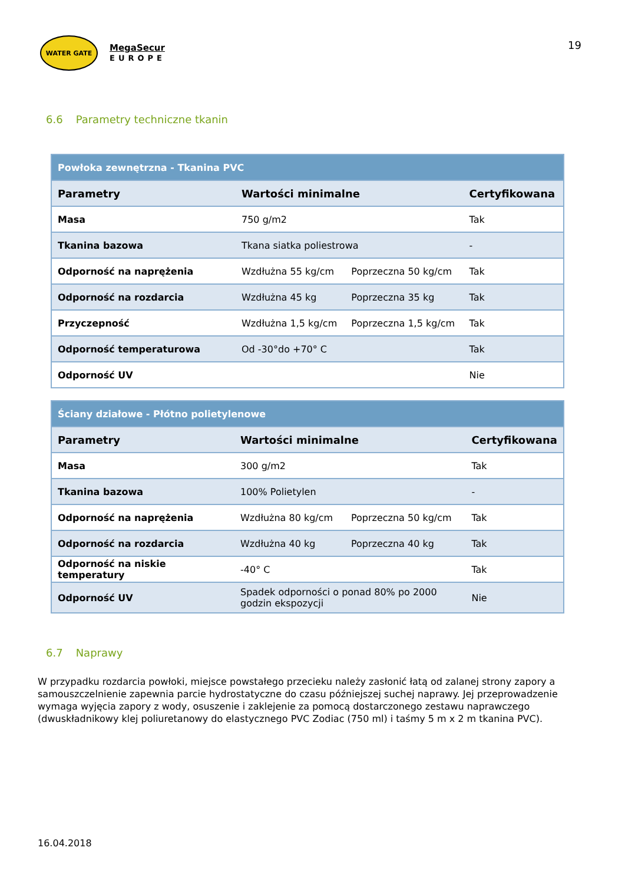WATER GATE
MegaSecur
EUROPE
19
6.6 Parametry techniczne tkanin
| Powłoka zewnętrzna - Tkanina PVC | | | |
| Parametry | Wartości minimalne | | Certyfikowana |
| Masa | 750 g/m2 | | Tak |
| Tkanina bazowa | Tkana siatka poliestrowa | | - |
| Odporność na naprężenia | Wzdłużna 55 kg/cm | Poprzeczna 50 kg/cm | Tak |
| Odporność na rozdarcia | Wzdłużna 45 kg | Poprzeczna 35 kg | Tak |
| Przyczepność | Wzdłużna 1,5 kg/cm | Poprzeczna 1,5 kg/cm | Tak |
| Odporność temperaturowa | Od -30°do +70° C | | Tak |
| Odporność UV | | | Nie |
| Ściany działowe - Płótno polietylenowe | | | |
| Parametry | Wartości minimalne | | Certyfikowana |
| Masa | 300 g/m2 | | Tak |
| Tkanina bazowa | 100% Polietylen | | - |
| Odporność na naprężenia | Wzdłużna 80 kg/cm | Poprzeczna 50 kg/cm | Tak |
| Odporność na rozdarcia | Wzdłużna 40 kg | Poprzeczna 40 kg | Tak |
| Odporność na niskie temperatury | -40° C | | Tak |
| Odporność UV | Spadek odporności o ponad 80% po 2000 godzin ekspozycji | | Nie |
6.7 Naprawy
W przypadku rozdarcia powłoki, miejsce powstałego przecieku należy zasłonić łatą od zalanej strony zapory a samouszczelnienie zapewnia parcie hydrostatyczne do czasu późniejszej suchej naprawy. Jej przeprowadzenie wymaga wyjęcia zapory z wody, osuszenie i zaklejenie za pomocą dostarczonego zestawu naprawczego (dwuskładnikowy klej poliuretanowy do elastycznego PVC Zodiac (750 ml) i taśmy 5 m x 2 m tkanina PVC).
16.04.2018